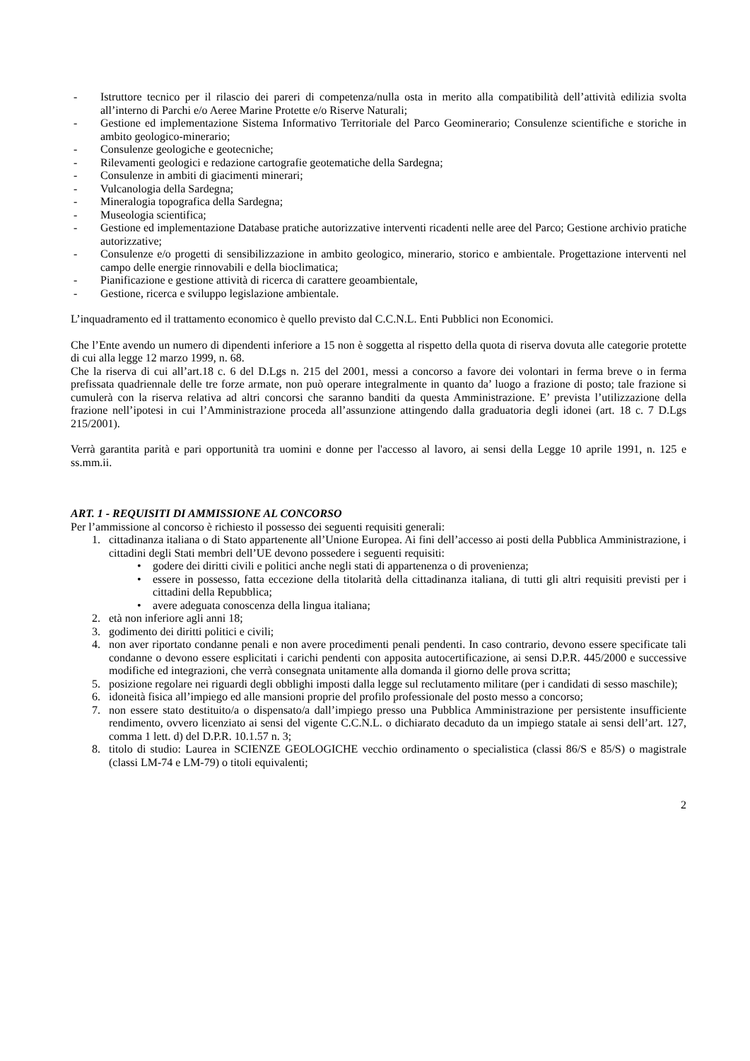- Istruttore tecnico per il rilascio dei pareri di competenza/nulla osta in merito alla compatibilità dell’attività edilizia svolta all’interno di Parchi e/o Aeree Marine Protette e/o Riserve Naturali;
- Gestione ed implementazione Sistema Informativo Territoriale del Parco Geominerario; Consulenze scientifiche e storiche in ambito geologico-minerario;
- Consulenze geologiche e geotecniche;
- Rilevamenti geologici e redazione cartografie geotematiche della Sardegna;
- Consulenze in ambiti di giacimenti minerari;
- Vulcanologia della Sardegna;
- Mineralogia topografica della Sardegna;
- Museologia scientifica;
- Gestione ed implementazione Database pratiche autorizzative interventi ricadenti nelle aree del Parco; Gestione archivio pratiche autorizzative;
- Consulenze e/o progetti di sensibilizzazione in ambito geologico, minerario, storico e ambientale. Progettazione interventi nel campo delle energie rinnovabili e della bioclimatica;
- Pianificazione e gestione attività di ricerca di carattere geoambientale,
- Gestione, ricerca e sviluppo legislazione ambientale.
L’inquadramento ed il trattamento economico è quello previsto dal C.C.N.L. Enti Pubblici non Economici.
Che l’Ente avendo un numero di dipendenti inferiore a 15 non è soggetta al rispetto della quota di riserva dovuta alle categorie protette di cui alla legge 12 marzo 1999, n. 68.
Che la riserva di cui all’art.18 c. 6 del D.Lgs n. 215 del 2001, messi a concorso a favore dei volontari in ferma breve o in ferma prefissata quadriennale delle tre forze armate, non può operare integralmente in quanto da’ luogo a frazione di posto; tale frazione si cumulerà con la riserva relativa ad altri concorsi che saranno banditi da questa Amministrazione. E’ prevista l’utilizzazione della frazione nell’ipotesi in cui l’Amministrazione proceda all’assunzione attingendo dalla graduatoria degli idonei (art. 18 c. 7 D.Lgs 215/2001).
Verrà garantita parità e pari opportunità tra uomini e donne per l'accesso al lavoro, ai sensi della Legge 10 aprile 1991, n. 125 e ss.mm.ii.
ART. 1 - REQUISITI DI AMMISSIONE AL CONCORSO
Per l’ammissione al concorso è richiesto il possesso dei seguenti requisiti generali:
1. cittadinanza italiana o di Stato appartenente all’Unione Europea. Ai fini dell’accesso ai posti della Pubblica Amministrazione, i cittadini degli Stati membri dell’UE devono possedere i seguenti requisiti:
• godere dei diritti civili e politici anche negli stati di appartenenza o di provenienza;
• essere in possesso, fatta eccezione della titolarità della cittadinanza italiana, di tutti gli altri requisiti previsti per i cittadini della Repubblica;
• avere adeguata conoscenza della lingua italiana;
2. età non inferiore agli anni 18;
3. godimento dei diritti politici e civili;
4. non aver riportato condanne penali e non avere procedimenti penali pendenti. In caso contrario, devono essere specificate tali condanne o devono essere esplicitati i carichi pendenti con apposita autocertificazione, ai sensi D.P.R. 445/2000 e successive modifiche ed integrazioni, che verrà consegnata unitamente alla domanda il giorno delle prova scritta;
5. posizione regolare nei riguardi degli obblighi imposti dalla legge sul reclutamento militare (per i candidati di sesso maschile);
6. idoneità fisica all’impiego ed alle mansioni proprie del profilo professionale del posto messo a concorso;
7. non essere stato destituito/a o dispensato/a dall’impiego presso una Pubblica Amministrazione per persistente insufficiente rendimento, ovvero licenziato ai sensi del vigente C.C.N.L. o dichiarato decaduto da un impiego statale ai sensi dell’art. 127, comma 1 lett. d) del D.P.R. 10.1.57 n. 3;
8. titolo di studio: Laurea in SCIENZE GEOLOGICHE vecchio ordinamento o specialistica (classi 86/S e 85/S) o magistrale (classi LM-74 e LM-79) o titoli equivalenti;
2